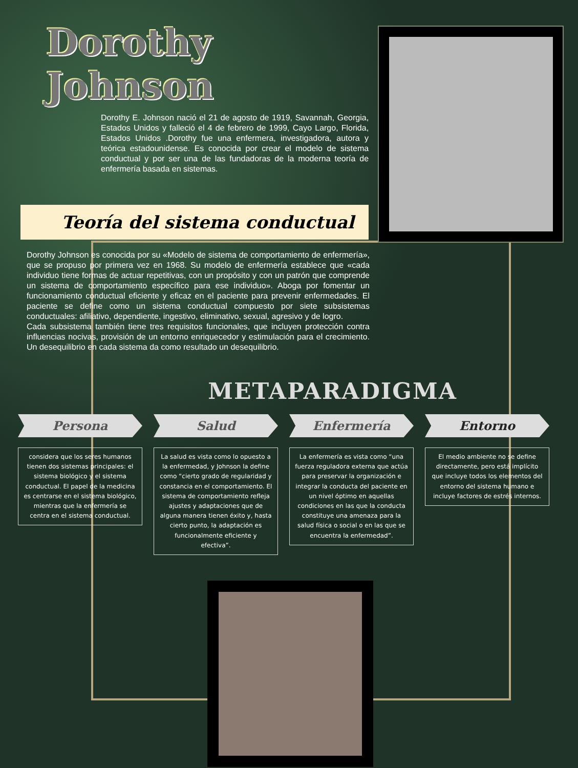Dorothy Johnson
Dorothy E. Johnson nació el 21 de agosto de 1919, Savannah, Georgia, Estados Unidos y falleció el 4 de febrero de 1999, Cayo Largo, Florida, Estados Unidos .Dorothy fue una enfermera, investigadora, autora y teórica estadounidense. Es conocida por crear el modelo de sistema conductual y por ser una de las fundadoras de la moderna teoría de enfermería basada en sistemas.
Teoría del sistema conductual
Dorothy Johnson es conocida por su «Modelo de sistema de comportamiento de enfermería», que se propuso por primera vez en 1968. Su modelo de enfermería establece que «cada individuo tiene formas de actuar repetitivas, con un propósito y con un patrón que comprende un sistema de comportamiento específico para ese individuo». Aboga por fomentar un funcionamiento conductual eficiente y eficaz en el paciente para prevenir enfermedades. El paciente se define como un sistema conductual compuesto por siete subsistemas conductuales: afiliativo, dependiente, ingestivo, eliminativo, sexual, agresivo y de logro.
Cada subsistema también tiene tres requisitos funcionales, que incluyen protección contra influencias nocivas, provisión de un entorno enriquecedor y estimulación para el crecimiento. Un desequilibrio en cada sistema da como resultado un desequilibrio.
METAPARADIGMA
Persona
considera que los seres humanos tienen dos sistemas principales: el sistema biológico y el sistema conductual. El papel de la medicina es centrarse en el sistema biológico, mientras que la enfermería se centra en el sistema conductual.
Salud
La salud es vista como lo opuesto a la enfermedad, y Johnson la define como “cierto grado de regularidad y constancia en el comportamiento. El sistema de comportamiento refleja ajustes y adaptaciones que de alguna manera tienen éxito y, hasta cierto punto, la adaptación es funcionalmente eficiente y efectiva”.
Enfermería
La enfermería es vista como “una fuerza reguladora externa que actúa para preservar la organización e integrar la conducta del paciente en un nivel óptimo en aquellas condiciones en las que la conducta constituye una amenaza para la salud física o social o en las que se encuentra la enfermedad”.
Entorno
El medio ambiente no se define directamente, pero está implícito que incluye todos los elementos del entorno del sistema humano e incluye factores de estrés internos.